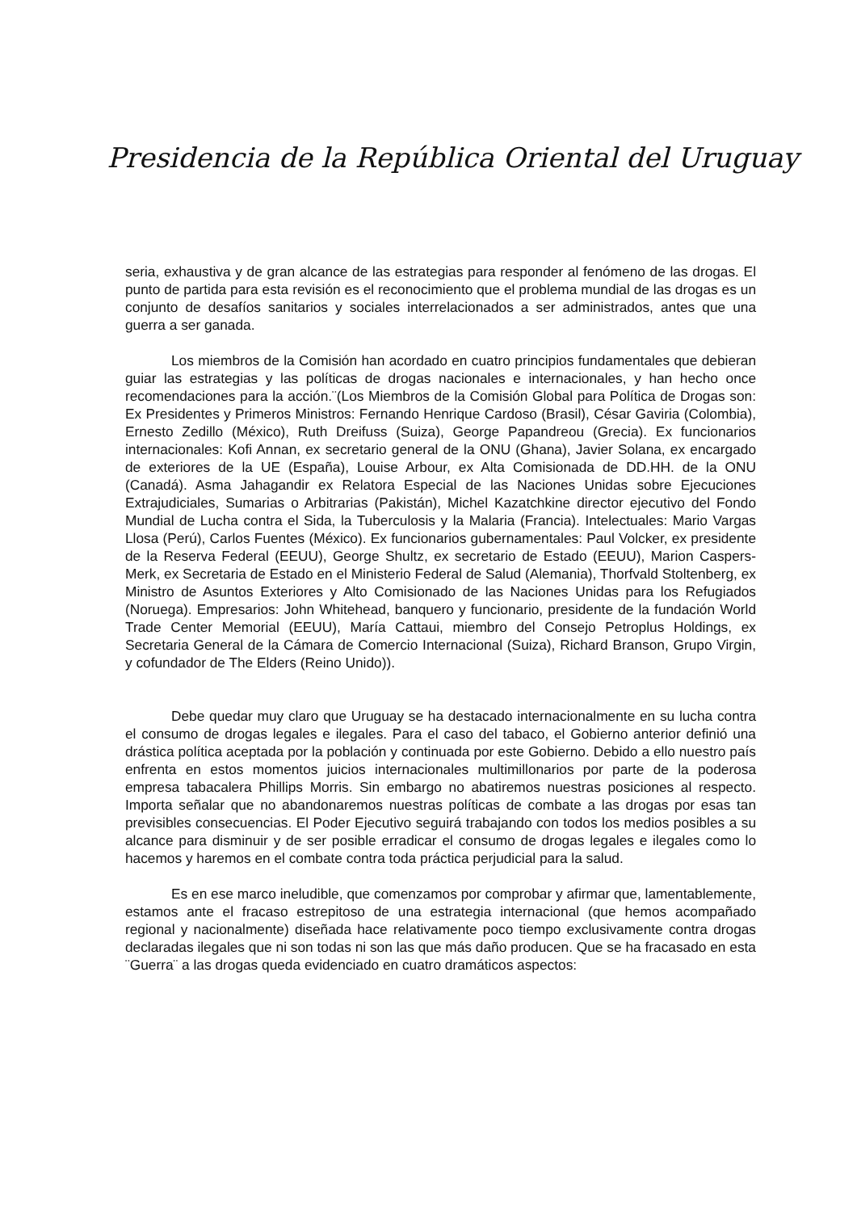Presidencia de la República Oriental del Uruguay
seria, exhaustiva y de gran alcance de las estrategias para responder al fenómeno de las drogas. El punto de partida para esta revisión es el reconocimiento que el problema mundial de las drogas es un conjunto de desafíos sanitarios y sociales interrelacionados a ser administrados, antes que una guerra a ser ganada.
Los miembros de la Comisión han acordado en cuatro principios fundamentales que debieran guiar las estrategias y las políticas de drogas nacionales e internacionales, y han hecho once recomendaciones para la acción.¨(Los Miembros de la Comisión Global para Política de Drogas son: Ex Presidentes y Primeros Ministros: Fernando Henrique Cardoso (Brasil), César Gaviria (Colombia), Ernesto Zedillo (México), Ruth Dreifuss (Suiza), George Papandreou (Grecia). Ex funcionarios internacionales: Kofi Annan, ex secretario general de la ONU (Ghana), Javier Solana, ex encargado de exteriores de la UE (España), Louise Arbour, ex Alta Comisionada de DD.HH. de la ONU (Canadá). Asma Jahagandir ex Relatora Especial de las Naciones Unidas sobre Ejecuciones Extrajudiciales, Sumarias o Arbitrarias (Pakistán), Michel Kazatchkine director ejecutivo del Fondo Mundial de Lucha contra el Sida, la Tuberculosis y la Malaria (Francia). Intelectuales: Mario Vargas Llosa (Perú), Carlos Fuentes (México). Ex funcionarios gubernamentales: Paul Volcker, ex presidente de la Reserva Federal (EEUU), George Shultz, ex secretario de Estado (EEUU), Marion Caspers-Merk, ex Secretaria de Estado en el Ministerio Federal de Salud (Alemania), Thorfvald Stoltenberg, ex Ministro de Asuntos Exteriores y Alto Comisionado de las Naciones Unidas para los Refugiados (Noruega). Empresarios: John Whitehead, banquero y funcionario, presidente de la fundación World Trade Center Memorial (EEUU), María Cattaui, miembro del Consejo Petroplus Holdings, ex Secretaria General de la Cámara de Comercio Internacional (Suiza), Richard Branson, Grupo Virgin, y cofundador de The Elders (Reino Unido)).
Debe quedar muy claro que Uruguay se ha destacado internacionalmente en su lucha contra el consumo de drogas legales e ilegales. Para el caso del tabaco, el Gobierno anterior definió una drástica política aceptada por la población y continuada por este Gobierno. Debido a ello nuestro país enfrenta en estos momentos juicios internacionales multimillonarios por parte de la poderosa empresa tabacalera Phillips Morris. Sin embargo no abatiremos nuestras posiciones al respecto. Importa señalar que no abandonaremos nuestras políticas de combate a las drogas por esas tan previsibles consecuencias. El Poder Ejecutivo seguirá trabajando con todos los medios posibles a su alcance para disminuir y de ser posible erradicar el consumo de drogas legales e ilegales como lo hacemos y haremos en el combate contra toda práctica perjudicial para la salud.
Es en ese marco ineludible, que comenzamos por comprobar y afirmar que, lamentablemente, estamos ante el fracaso estrepitoso de una estrategia internacional (que hemos acompañado regional y nacionalmente) diseñada hace relativamente poco tiempo exclusivamente contra drogas declaradas ilegales que ni son todas ni son las que más daño producen. Que se ha fracasado en esta ¨Guerra¨ a las drogas queda evidenciado en cuatro dramáticos aspectos: